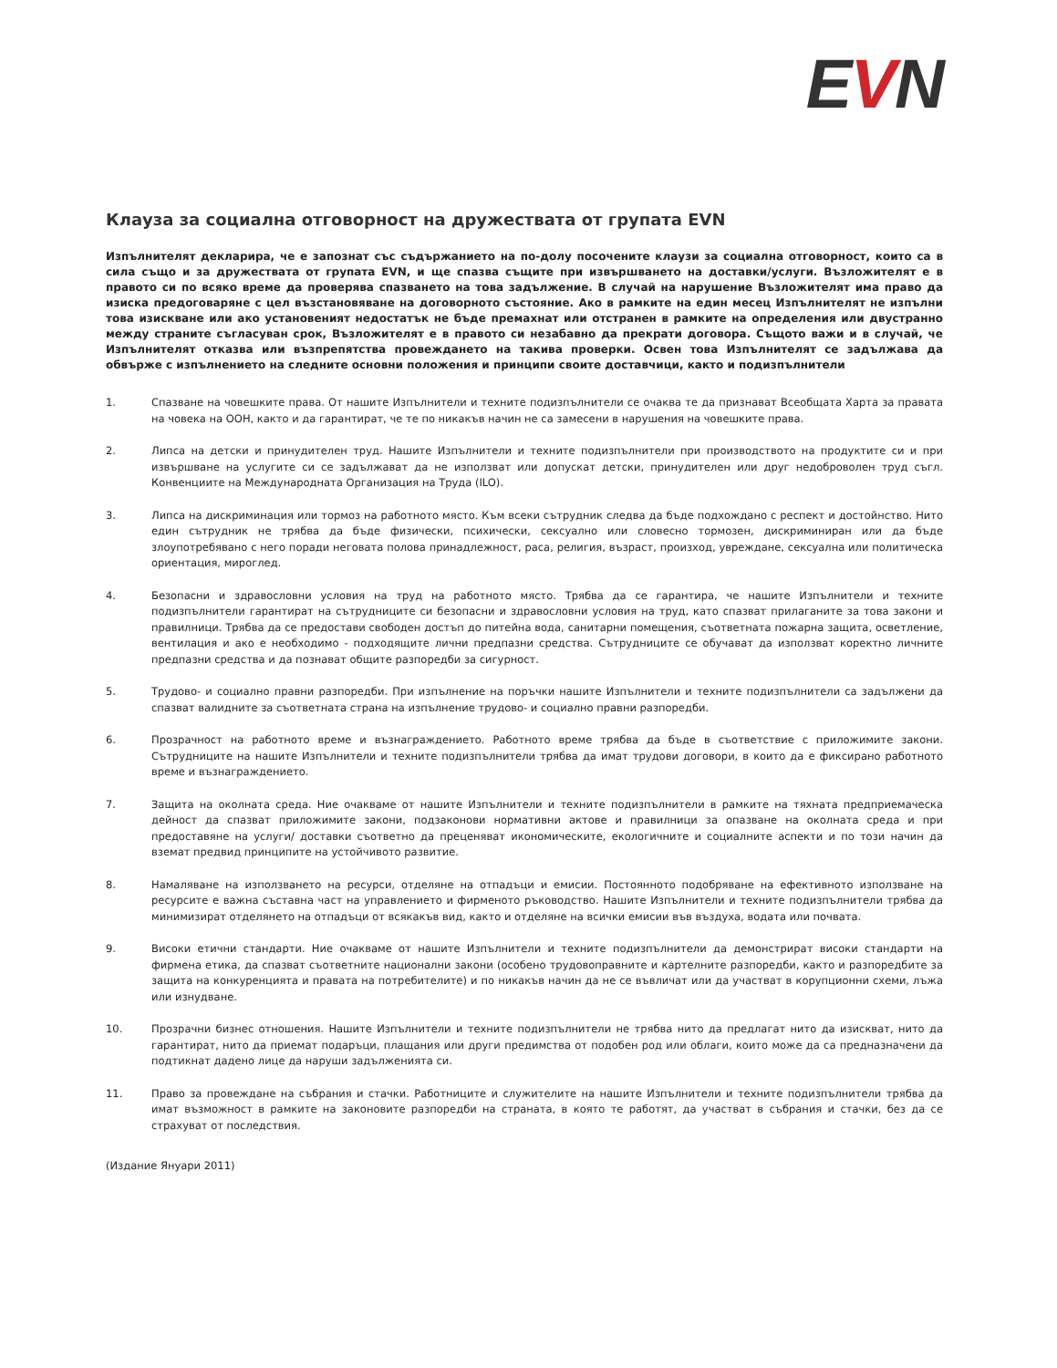EVN
Клауза за социална отговорност на дружествата от групата EVN
Изпълнителят декларира, че е запознат със съдържанието на по-долу посочените клаузи за социална отговорност, които са в сила също и за дружествата от групата EVN, и ще спазва същите при извършването на доставки/услуги. Възложителят е в правото си по всяко време да проверява спазването на това задължение. В случай на нарушение Възложителят има право да изиска предоговаряне с цел възстановяване на договорното състояние. Ако в рамките на един месец Изпълнителят не изпълни това изискване или ако установеният недостатък не бъде премахнат или отстранен в рамките на определения или двустранно между страните съгласуван срок, Възложителят е в правото си незабавно да прекрати договора. Същото важи и в случай, че Изпълнителят отказва или възпрепятства провеждането на такива проверки. Освен това Изпълнителят се задължава да обвърже с изпълнението на следните основни положения и принципи своите доставчици, както и подизпълнители
1. Спазване на човешките права. От нашите Изпълнители и техните подизпълнители се очаква те да признават Всеобщата Харта за правата на човека на ООН, както и да гарантират, че те по никакъв начин не са замесени в нарушения на човешките права.
2. Липса на детски и принудителен труд. Нашите Изпълнители и техните подизпълнители при производството на продуктите си и при извършване на услугите си се задължават да не използват или допускат детски, принудителен или друг недоброволен труд съгл. Конвенциите на Международната Организация на Труда (ILO).
3. Липса на дискриминация или тормоз на работното място. Към всеки сътрудник следва да бъде подхождано с респект и достойнство. Нито един сътрудник не трябва да бъде физически, психически, сексуално или словесно тормозен, дискриминиран или да бъде злоупотребявано с него поради неговата полова принадлежност, раса, религия, възраст, произход, увреждане, сексуална или политическа ориентация, мироглед.
4. Безопасни и здравословни условия на труд на работното място. Трябва да се гарантира, че нашите Изпълнители и техните подизпълнители гарантират на сътрудниците си безопасни и здравословни условия на труд, като спазват прилаганите за това закони и правилници. Трябва да се предостави свободен достъп до питейна вода, санитарни помещения, съответната пожарна защита, осветление, вентилация и ако е необходимо - подходящите лични предпазни средства. Сътрудниците се обучават да използват коректно личните предпазни средства и да познават общите разпоредби за сигурност.
5. Трудово- и социално правни разпоредби. При изпълнение на поръчки нашите Изпълнители и техните подизпълнители са задължени да спазват валидните за съответната страна на изпълнение трудово- и социално правни разпоредби.
6. Прозрачност на работното време и възнаграждението. Работното време трябва да бъде в съответствие с приложимите закони. Сътрудниците на нашите Изпълнители и техните подизпълнители трябва да имат трудови договори, в които да е фиксирано работното време и възнаграждението.
7. Защита на околната среда. Ние очакваме от нашите Изпълнители и техните подизпълнители в рамките на тяхната предприемаческа дейност да спазват приложимите закони, подзаконови нормативни актове и правилници за опазване на околната среда и при предоставяне на услуги/ доставки съответно да преценяват икономическите, екологичните и социалните аспекти и по този начин да вземат предвид принципите на устойчивото развитие.
8. Намаляване на използването на ресурси, отделяне на отпадъци и емисии. Постоянното подобряване на ефективното използване на ресурсите е важна съставна част на управлението и фирменото ръководство. Нашите Изпълнители и техните подизпълнители трябва да минимизират отделянето на отпадъци от всякакъв вид, както и отделяне на всички емисии във въздуха, водата или почвата.
9. Високи етични стандарти. Ние очакваме от нашите Изпълнители и техните подизпълнители да демонстрират високи стандарти на фирмена етика, да спазват съответните национални закони (особено трудовоправните и картелните разпоредби, както и разпоредбите за защита на конкуренцията и правата на потребителите) и по никакъв начин да не се въвличат или да участват в корупционни схеми, лъжа или изнудване.
10. Прозрачни бизнес отношения. Нашите Изпълнители и техните подизпълнители не трябва нито да предлагат нито да изискват, нито да гарантират, нито да приемат подаръци, плащания или други предимства от подобен род или облаги, които може да са предназначени да подтикнат дадено лице да наруши задълженията си.
11. Право за провеждане на събрания и стачки. Работниците и служителите на нашите Изпълнители и техните подизпълнители трябва да имат възможност в рамките на законовите разпоредби на страната, в която те работят, да участват в събрания и стачки, без да се страхуват от последствия.
(Издание Януари 2011)